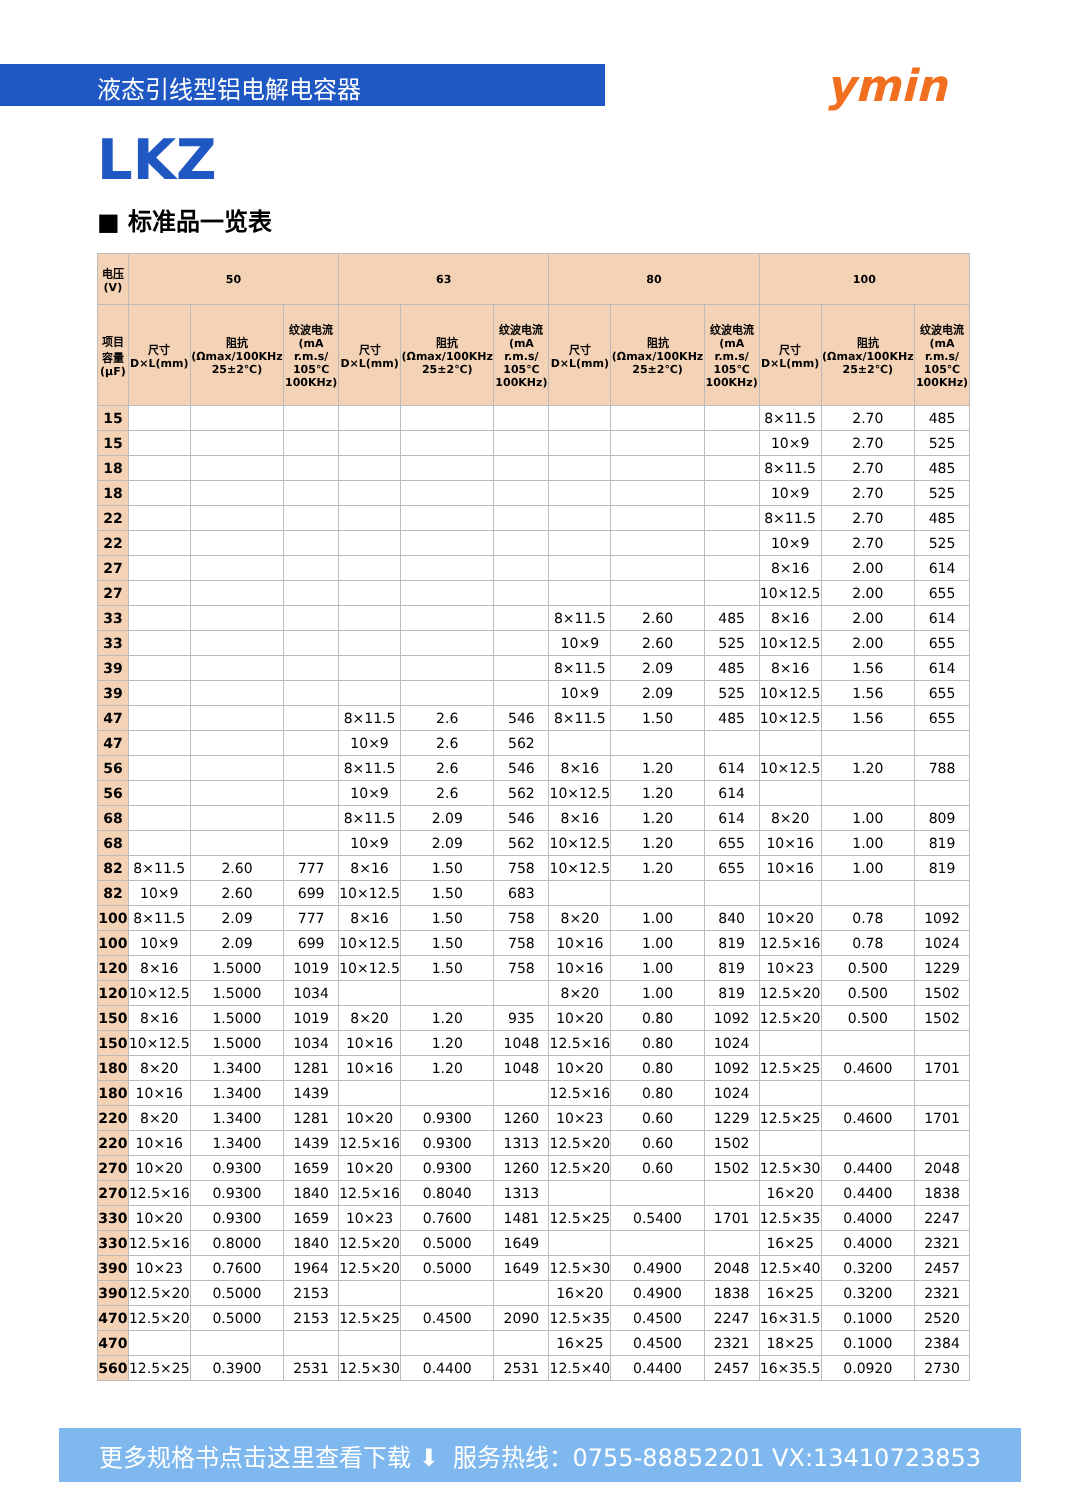液态引线型铝电解电容器 ymin
LKZ
■ 标准品一览表
| 电压(V) | 50 | | | 63 | | | 80 | | | 100 | | |
| --- | --- | --- | --- | --- | --- | --- | --- | --- | --- | --- | --- | --- |
| 项目 容量 (μF) | 尺寸 D×L(mm) | 阻抗 (Ωmax/100KHz 25±2℃) | 纹波电流 (mA r.m.s/ 105℃ 100KHz) | 尺寸 D×L(mm) | 阻抗 (Ωmax/100KHz 25±2℃) | 纹波电流 (mA r.m.s/ 105℃ 100KHz) | 尺寸 D×L(mm) | 阻抗 (Ωmax/100KHz 25±2℃) | 纹波电流 (mA r.m.s/ 105℃ 100KHz) | 尺寸 D×L(mm) | 阻抗 (Ωmax/100KHz 25±2℃) | 纹波电流 (mA r.m.s/ 105℃ 100KHz) |
| 15 | | | | | | | | | | 8×11.5 | 2.70 | 485 |
| 15 | | | | | | | | | | 10×9 | 2.70 | 525 |
| 18 | | | | | | | | | | 8×11.5 | 2.70 | 485 |
| 18 | | | | | | | | | | 10×9 | 2.70 | 525 |
| 22 | | | | | | | | | | 8×11.5 | 2.70 | 485 |
| 22 | | | | | | | | | | 10×9 | 2.70 | 525 |
| 27 | | | | | | | | | | 8×16 | 2.00 | 614 |
| 27 | | | | | | | | | | 10×12.5 | 2.00 | 655 |
| 33 | | | | | | | 8×11.5 | 2.60 | 485 | 8×16 | 2.00 | 614 |
| 33 | | | | | | | 10×9 | 2.60 | 525 | 10×12.5 | 2.00 | 655 |
| 39 | | | | | | | 8×11.5 | 2.09 | 485 | 8×16 | 1.56 | 614 |
| 39 | | | | | | | 10×9 | 2.09 | 525 | 10×12.5 | 1.56 | 655 |
| 47 | | | | 8×11.5 | 2.6 | 546 | 8×11.5 | 1.50 | 485 | 10×12.5 | 1.56 | 655 |
| 47 | | | | 10×9 | 2.6 | 562 | | | | | | |
| 56 | | | | 8×11.5 | 2.6 | 546 | 8×16 | 1.20 | 614 | 10×12.5 | 1.20 | 788 |
| 56 | | | | 10×9 | 2.6 | 562 | 10×12.5 | 1.20 | 614 | | | |
| 68 | | | | 8×11.5 | 2.09 | 546 | 8×16 | 1.20 | 614 | 8×20 | 1.00 | 809 |
| 68 | | | | 10×9 | 2.09 | 562 | 10×12.5 | 1.20 | 655 | 10×16 | 1.00 | 819 |
| 82 | 8×11.5 | 2.60 | 777 | 8×16 | 1.50 | 758 | 10×12.5 | 1.20 | 655 | 10×16 | 1.00 | 819 |
| 82 | 10×9 | 2.60 | 699 | 10×12.5 | 1.50 | 683 | | | | | | |
| 100 | 8×11.5 | 2.09 | 777 | 8×16 | 1.50 | 758 | 8×20 | 1.00 | 840 | 10×20 | 0.78 | 1092 |
| 100 | 10×9 | 2.09 | 699 | 10×12.5 | 1.50 | 758 | 10×16 | 1.00 | 819 | 12.5×16 | 0.78 | 1024 |
| 120 | 8×16 | 1.5000 | 1019 | 10×12.5 | 1.50 | 758 | 10×16 | 1.00 | 819 | 10×23 | 0.500 | 1229 |
| 120 | 10×12.5 | 1.5000 | 1034 | | | | 8×20 | 1.00 | 819 | 12.5×20 | 0.500 | 1502 |
| 150 | 8×16 | 1.5000 | 1019 | 8×20 | 1.20 | 935 | 10×20 | 0.80 | 1092 | 12.5×20 | 0.500 | 1502 |
| 150 | 10×12.5 | 1.5000 | 1034 | 10×16 | 1.20 | 1048 | 12.5×16 | 0.80 | 1024 | | | |
| 180 | 8×20 | 1.3400 | 1281 | 10×16 | 1.20 | 1048 | 10×20 | 0.80 | 1092 | 12.5×25 | 0.4600 | 1701 |
| 180 | 10×16 | 1.3400 | 1439 | | | | 12.5×16 | 0.80 | 1024 | | | |
| 220 | 8×20 | 1.3400 | 1281 | 10×20 | 0.9300 | 1260 | 10×23 | 0.60 | 1229 | 12.5×25 | 0.4600 | 1701 |
| 220 | 10×16 | 1.3400 | 1439 | 12.5×16 | 0.9300 | 1313 | 12.5×20 | 0.60 | 1502 | | | |
| 270 | 10×20 | 0.9300 | 1659 | 10×20 | 0.9300 | 1260 | 12.5×20 | 0.60 | 1502 | 12.5×30 | 0.4400 | 2048 |
| 270 | 12.5×16 | 0.9300 | 1840 | 12.5×16 | 0.8040 | 1313 | | | | 16×20 | 0.4400 | 1838 |
| 330 | 10×20 | 0.9300 | 1659 | 10×23 | 0.7600 | 1481 | 12.5×25 | 0.5400 | 1701 | 12.5×35 | 0.4000 | 2247 |
| 330 | 12.5×16 | 0.8000 | 1840 | 12.5×20 | 0.5000 | 1649 | | | | 16×25 | 0.4000 | 2321 |
| 390 | 10×23 | 0.7600 | 1964 | 12.5×20 | 0.5000 | 1649 | 12.5×30 | 0.4900 | 2048 | 12.5×40 | 0.3200 | 2457 |
| 390 | 12.5×20 | 0.5000 | 2153 | | | | 16×20 | 0.4900 | 1838 | 16×25 | 0.3200 | 2321 |
| 470 | 12.5×20 | 0.5000 | 2153 | 12.5×25 | 0.4500 | 2090 | 12.5×35 | 0.4500 | 2247 | 16×31.5 | 0.1000 | 2520 |
| 470 | | | | | | | 16×25 | 0.4500 | 2321 | 18×25 | 0.1000 | 2384 |
| 560 | 12.5×25 | 0.3900 | 2531 | 12.5×30 | 0.4400 | 2531 | 12.5×40 | 0.4400 | 2457 | 16×35.5 | 0.0920 | 2730 |
更多规格书点击这里查看下载 ⬇ 服务热线：0755-88852201 VX:13410723853